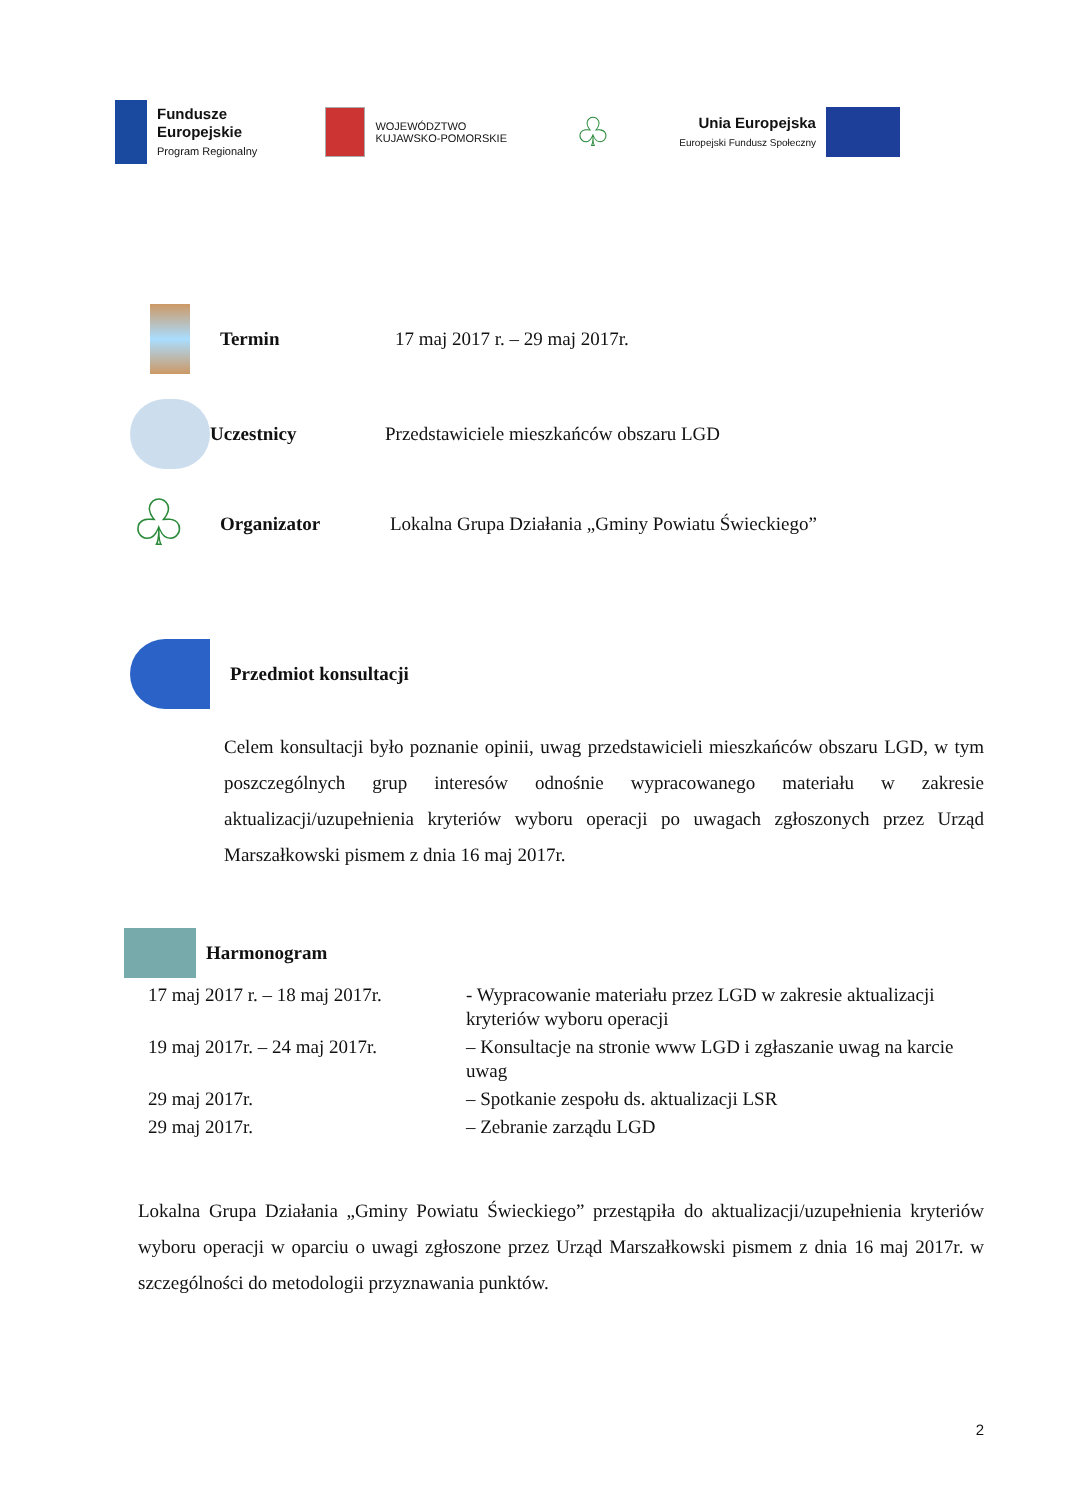Fundusze
Europejskie
Program Regionalny
WOJEWÓDZTWO
KUJAWSKO-POMORSKIE
♧
Unia Europejska
Europejski Fundusz Społeczny
Termin 17 maj 2017 r. – 29 maj 2017r.
Uczestnicy
Przedstawiciele mieszkańców obszaru LGD
♧
Organizator
Lokalna Grupa Działania „Gminy Powiatu Świeckiego”
Przedmiot konsultacji
Celem konsultacji było poznanie opinii, uwag przedstawicieli mieszkańców obszaru LGD, w tym poszczególnych grup interesów odnośnie wypracowanego materiału w zakresie aktualizacji/uzupełnienia kryteriów wyboru operacji po uwagach zgłoszonych przez Urząd Marszałkowski pismem z dnia 16 maj 2017r.
Harmonogram
| 17 maj 2017 r. – 18 maj 2017r. | - Wypracowanie materiału przez LGD w zakresie aktualizacji kryteriów wyboru operacji |
| 19 maj 2017r. – 24 maj 2017r. | – Konsultacje na stronie www LGD i zgłaszanie uwag na karcie uwag |
| 29 maj 2017r. | – Spotkanie zespołu ds. aktualizacji LSR |
| 29 maj 2017r. | – Zebranie zarządu LGD |
Lokalna Grupa Działania „Gminy Powiatu Świeckiego” przestąpiła do aktualizacji/uzupełnienia kryteriów wyboru operacji w oparciu o uwagi zgłoszone przez Urząd Marszałkowski pismem z dnia 16 maj 2017r. w szczególności do metodologii przyznawania punktów.
2